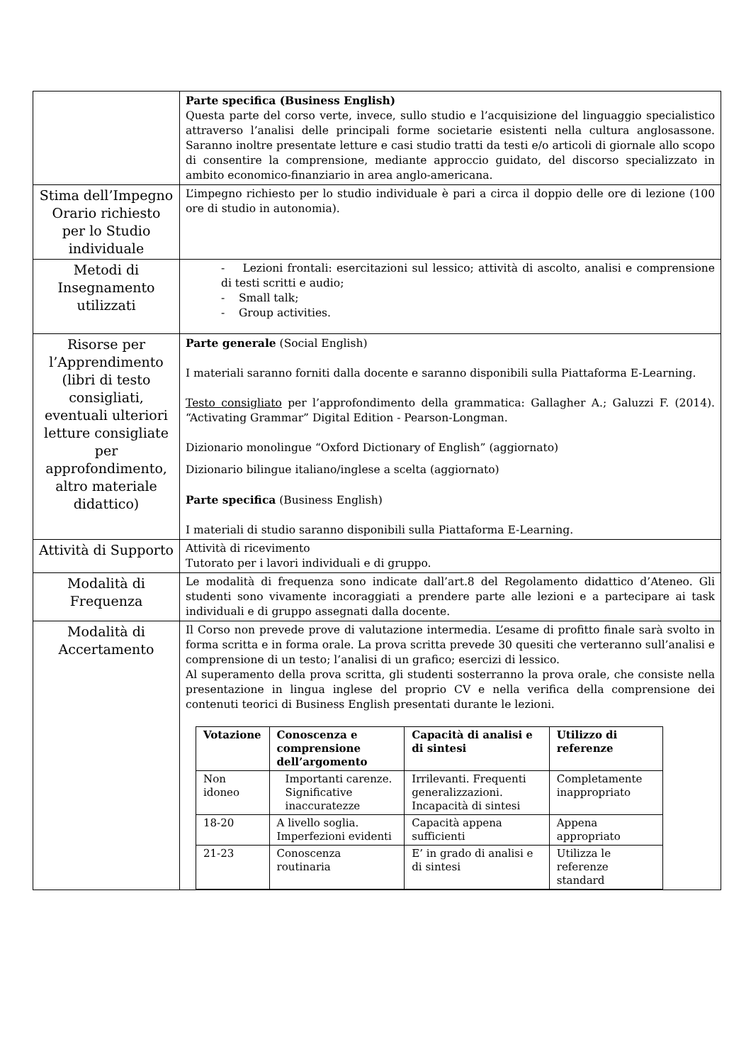| | Parte specifica (Business English) Questa parte del corso verte, invece, sullo studio e l’acquisizione del linguaggio specialistico attraverso l’analisi delle principali forme societarie esistenti nella cultura anglosassone. Saranno inoltre presentate letture e casi studio tratti da testi e/o articoli di giornale allo scopo di consentire la comprensione, mediante approccio guidato, del discorso specializzato in ambito economico-finanziario in area anglo-americana. |
| Stima dell’Impegno Orario richiesto per lo Studio individuale | L’impegno richiesto per lo studio individuale è pari a circa il doppio delle ore di lezione (100 ore di studio in autonomia). |
| Metodi di Insegnamento utilizzati | - Lezioni frontali: esercitazioni sul lessico; attività di ascolto, analisi e comprensione di testi scritti e audio; - Small talk; - Group activities. |
| Risorse per l’Apprendimento (libri di testo consigliati, eventuali ulteriori letture consigliate per approfondimento, altro materiale didattico) | Parte generale (Social English) I materiali saranno forniti dalla docente e saranno disponibili sulla Piattaforma E-Learning. Testo consigliato per l’approfondimento della grammatica: Gallagher A.; Galuzzi F. (2014). “Activating Grammar” Digital Edition - Pearson-Longman. Dizionario monolingue “Oxford Dictionary of English” (aggiornato) Dizionario bilingue italiano/inglese a scelta (aggiornato) Parte specifica (Business English) I materiali di studio saranno disponibili sulla Piattaforma E-Learning. |
| Attività di Supporto | Attività di ricevimento Tutorato per i lavori individuali e di gruppo. |
| Modalità di Frequenza | Le modalità di frequenza sono indicate dall’art.8 del Regolamento didattico d’Ateneo. Gli studenti sono vivamente incoraggiati a prendere parte alle lezioni e a partecipare ai task individuali e di gruppo assegnati dalla docente. |
| Modalità di Accertamento | Il Corso non prevede prove di valutazione intermedia. L’esame di profitto finale sarà svolto in forma scritta e in forma orale. La prova scritta prevede 30 quesiti che verteranno sull’analisi e comprensione di un testo; l’analisi di un grafico; esercizi di lessico. Al superamento della prova scritta, gli studenti sosterranno la prova orale, che consiste nella presentazione in lingua inglese del proprio CV e nella verifica della comprensione dei contenuti teorici di Business English presentati durante le lezioni. / Votazione / Conoscenza e comprensione dell’argomento / Capacità di analisi e di sintesi / Utilizzo di referenze / / --- / --- / --- / --- / / Non idoneo / Importanti carenze. Significative inaccuratezze / Irrilevanti. Frequenti generalizzazioni. Incapacità di sintesi / Completamente inappropriato / / 18-20 / A livello soglia. Imperfezioni evidenti / Capacità appena sufficienti / Appena appropriato / / 21-23 / Conoscenza routinaria / E’ in grado di analisi e di sintesi / Utilizza le referenze standard / |